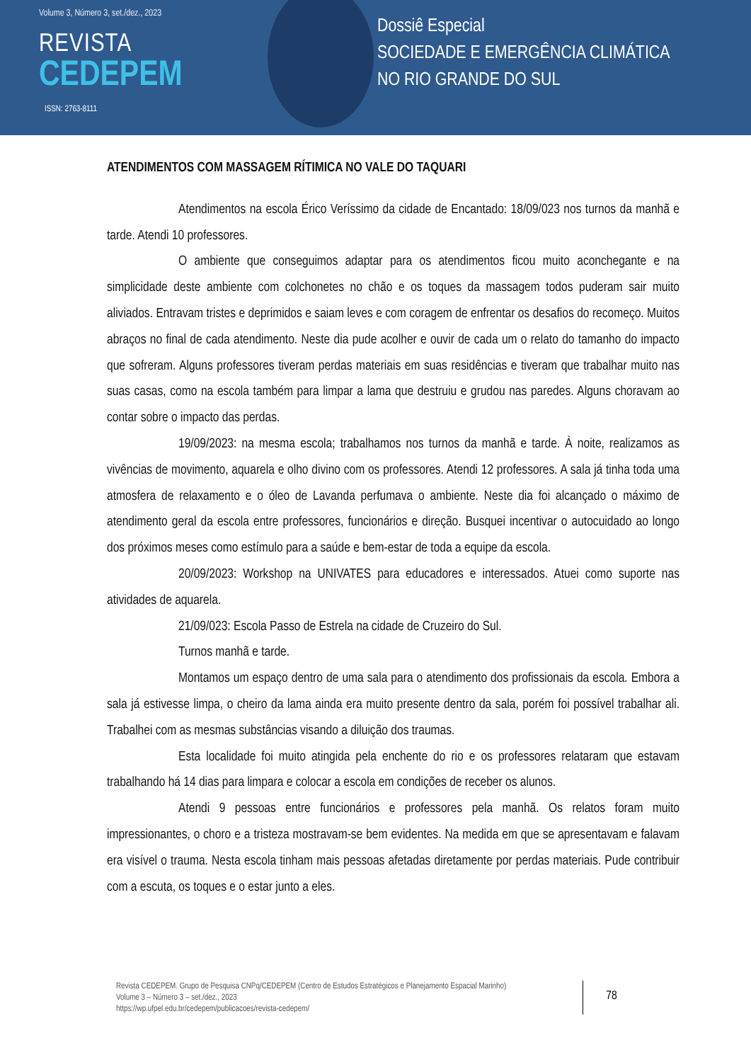Volume 3, Número 3, set./dez., 2023
REVISTA
CEDEPEM
ISSN: 2763-8111
Dossiê Especial
SOCIEDADE E EMERGÊNCIA CLIMÁTICA
NO RIO GRANDE DO SUL
ATENDIMENTOS COM MASSAGEM RÍTIMICA NO VALE DO TAQUARI
Atendimentos na escola Érico Veríssimo da cidade de Encantado: 18/09/023 nos turnos da manhã e tarde. Atendi 10 professores.
O ambiente que conseguimos adaptar para os atendimentos ficou muito aconchegante e na simplicidade deste ambiente com colchonetes no chão e os toques da massagem todos puderam sair muito aliviados. Entravam tristes e deprimidos e saiam leves e com coragem de enfrentar os desafios do recomeço. Muitos abraços no final de cada atendimento. Neste dia pude acolher e ouvir de cada um o relato do tamanho do impacto que sofreram. Alguns professores tiveram perdas materiais em suas residências e tiveram que trabalhar muito nas suas casas, como na escola também para limpar a lama que destruiu e grudou nas paredes. Alguns choravam ao contar sobre o impacto das perdas.
19/09/2023: na mesma escola; trabalhamos nos turnos da manhã e tarde. À noite, realizamos as vivências de movimento, aquarela e olho divino com os professores. Atendi 12 professores. A sala já tinha toda uma atmosfera de relaxamento e o óleo de Lavanda perfumava o ambiente. Neste dia foi alcançado o máximo de atendimento geral da escola entre professores, funcionários e direção. Busquei incentivar o autocuidado ao longo dos próximos meses como estímulo para a saúde e bem-estar de toda a equipe da escola.
20/09/2023: Workshop na UNIVATES para educadores e interessados. Atuei como suporte nas atividades de aquarela.
21/09/023: Escola Passo de Estrela na cidade de Cruzeiro do Sul.
Turnos manhã e tarde.
Montamos um espaço dentro de uma sala para o atendimento dos profissionais da escola. Embora a sala já estivesse limpa, o cheiro da lama ainda era muito presente dentro da sala, porém foi possível trabalhar ali. Trabalhei com as mesmas substâncias visando a diluição dos traumas.
Esta localidade foi muito atingida pela enchente do rio e os professores relataram que estavam trabalhando há 14 dias para limpara e colocar a escola em condições de receber os alunos.
Atendi 9 pessoas entre funcionários e professores pela manhã. Os relatos foram muito impressionantes, o choro e a tristeza mostravam-se bem evidentes. Na medida em que se apresentavam e falavam era visível o trauma. Nesta escola tinham mais pessoas afetadas diretamente por perdas materiais. Pude contribuir com a escuta, os toques e o estar junto a eles.
Revista CEDEPEM. Grupo de Pesquisa CNPq/CEDEPEM (Centro de Estudos Estratégicos e Planejamento Espacial Marinho)
Volume 3 – Número 3 – set./dez., 2023
https://wp.ufpel.edu.br/cedepem/publicacoes/revista-cedepem/
78